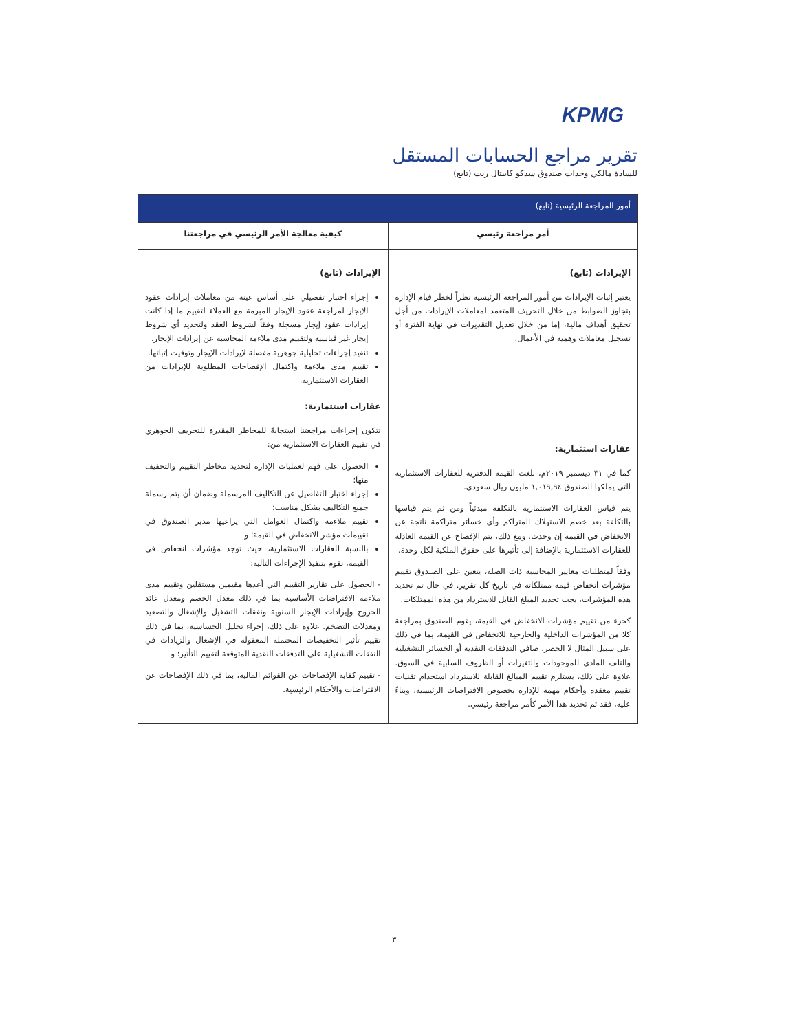KPMG
تقرير مراجع الحسابات المستقل
للسادة مالكي وحدات صندوق سدكو كابيتال ريت (تابع)
| أمور المراجعة الرئيسية (تابع) | |
| أمر مراجعة رئيسي | كيفية معالجة الأمر الرئيسي في مراجعتنا |
| الإيرادات (تابع) يعتبر إثبات الإيرادات من أمور المراجعة الرئيسية نظراً لخطر قيام الإدارة بتجاوز الضوابط من خلال التحريف المتعمد لمعاملات الإيرادات من أجل تحقيق أهداف مالية، إما من خلال تعديل التقديرات في نهاية الفترة أو تسجيل معاملات وهمية في الأعمال. عقارات استثمارية: كما في ٣١ ديسمبر ٢٠١٩م، بلغت القيمة الدفترية للعقارات الاستثمارية التي يملكها الصندوق ١,٠١٩,٩٤ مليون ريال سعودي. يتم قياس العقارات الاستثمارية بالتكلفة مبدئياً ومن ثم يتم قياسها بالتكلفة بعد خصم الاستهلاك المتراكم وأي خسائر متراكمة ناتجة عن الانخفاض في القيمة إن وجدت. ومع ذلك، يتم الإفصاح عن القيمة العادلة للعقارات الاستثمارية بالإضافة إلى تأثيرها على حقوق الملكية لكل وحدة. وفقاً لمتطلبات معايير المحاسبة ذات الصلة، يتعين على الصندوق تقييم مؤشرات انخفاض قيمة ممتلكاته في تاريخ كل تقرير. في حال تم تحديد هذه المؤشرات، يجب تحديد المبلغ القابل للاسترداد من هذه الممتلكات. كجزء من تقييم مؤشرات الانخفاض في القيمة، يقوم الصندوق بمراجعة كلا من المؤشرات الداخلية والخارجية للانخفاض في القيمة، بما في ذلك على سبيل المثال لا الحصر، صافي التدفقات النقدية أو الخسائر التشغيلية والتلف المادي للموجودات والتغيرات أو الظروف السلبية في السوق. علاوة على ذلك، يستلزم تقييم المبالغ القابلة للاسترداد استخدام تقنيات تقييم معقدة وأحكام مهمة للإدارة بخصوص الافتراضات الرئيسية. وبناءً عليه، فقد تم تحديد هذا الأمر كأمر مراجعة رئيسي. | الإيرادات (تابع) إجراء اختبار تفصيلي على أساس عينة من معاملات إيرادات عقود الإيجار لمراجعة عقود الإيجار المبرمة مع العملاء لتقييم ما إذا كانت إيرادات عقود إيجار مسجلة وفقاً لشروط العقد ولتحديد أي شروط إيجار غير قياسية ولتقييم مدى ملاءمة المحاسبة عن إيرادات الإيجار. تنفيذ إجراءات تحليلية جوهرية مفصلة لإيرادات الإيجار وتوقيت إثباتها. تقييم مدى ملاءمة واكتمال الإفصاحات المطلوبة للإيرادات من العقارات الاستثمارية. عقارات استثمارية: تتكون إجراءات مراجعتنا استجابةً للمخاطر المقدرة للتحريف الجوهري في تقييم العقارات الاستثمارية من: الحصول على فهم لعمليات الإدارة لتحديد مخاطر التقييم والتخفيف منها؛ إجراء اختبار للتفاصيل عن التكاليف المرسملة وضمان أن يتم رسملة جميع التكاليف بشكل مناسب؛ تقييم ملاءمة واكتمال العوامل التي يراعيها مدير الصندوق في تقييمات مؤشر الانخفاض في القيمة؛ و بالنسبة للعقارات الاستثمارية، حيث توجد مؤشرات انخفاض في القيمة، نقوم بتنفيذ الإجراءات التالية: - الحصول على تقارير التقييم التي أعدها مقيمين مستقلين وتقييم مدى ملاءمة الافتراضات الأساسية بما في ذلك معدل الخصم ومعدل عائد الخروج وإيرادات الإيجار السنوية ونفقات التشغيل والإشغال والتصعيد ومعدلات التضخم. علاوة على ذلك، إجراء تحليل الحساسية، بما في ذلك تقييم تأثير التخفيضات المحتملة المعقولة في الإشغال والزيادات في النفقات التشغيلية على التدفقات النقدية المتوقعة لتقييم التأثير؛ و - تقييم كفاية الإفصاحات عن القوائم المالية، بما في ذلك الإفصاحات عن الافتراضات والأحكام الرئيسية. |
٣